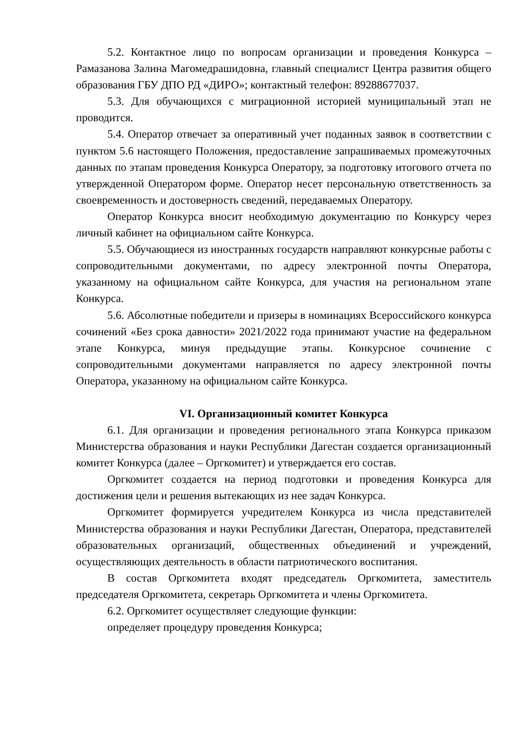5.2. Контактное лицо по вопросам организации и проведения Конкурса – Рамазанова Залина Магомедрашидовна, главный специалист Центра развития общего образования ГБУ ДПО РД «ДИРО»; контактный телефон: 89288677037.
5.3. Для обучающихся с миграционной историей муниципальный этап не проводится.
5.4. Оператор отвечает за оперативный учет поданных заявок в соответствии с пунктом 5.6 настоящего Положения, предоставление запрашиваемых промежуточных данных по этапам проведения Конкурса Оператору, за подготовку итогового отчета по утвержденной Оператором форме. Оператор несет персональную ответственность за своевременность и достоверность сведений, передаваемых Оператору.
Оператор Конкурса вносит необходимую документацию по Конкурсу через личный кабинет на официальном сайте Конкурса.
5.5. Обучающиеся из иностранных государств направляют конкурсные работы с сопроводительными документами, по адресу электронной почты Оператора, указанному на официальном сайте Конкурса, для участия на региональном этапе Конкурса.
5.6. Абсолютные победители и призеры в номинациях Всероссийского конкурса сочинений «Без срока давности» 2021/2022 года принимают участие на федеральном этапе Конкурса, минуя предыдущие этапы. Конкурсное сочинение с сопроводительными документами направляется по адресу электронной почты Оператора, указанному на официальном сайте Конкурса.
VI. Организационный комитет Конкурса
6.1. Для организации и проведения регионального этапа Конкурса приказом Министерства образования и науки Республики Дагестан создается организационный комитет Конкурса (далее – Оргкомитет) и утверждается его состав.
Оргкомитет создается на период подготовки и проведения Конкурса для достижения цели и решения вытекающих из нее задач Конкурса.
Оргкомитет формируется учредителем Конкурса из числа представителей Министерства образования и науки Республики Дагестан, Оператора, представителей образовательных организаций, общественных объединений и учреждений, осуществляющих деятельность в области патриотического воспитания.
В состав Оргкомитета входят председатель Оргкомитета, заместитель председателя Оргкомитета, секретарь Оргкомитета и члены Оргкомитета.
6.2. Оргкомитет осуществляет следующие функции:
определяет процедуру проведения Конкурса;